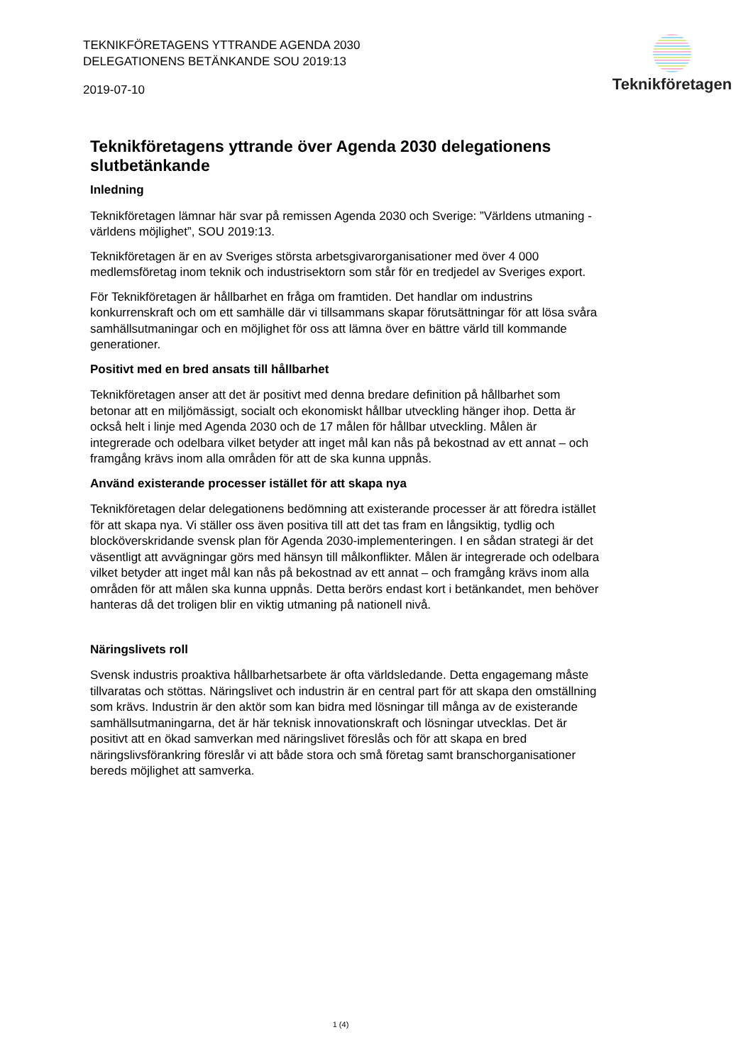TEKNIKFÖRETAGENS YTTRANDE AGENDA 2030 DELEGATIONENS BETÄNKANDE SOU 2019:13
2019-07-10
Teknikföretagen
Teknikföretagens yttrande över Agenda 2030 delegationens slutbetänkande
Inledning
Teknikföretagen lämnar här svar på remissen Agenda 2030 och Sverige: ”Världens utmaning - världens möjlighet”, SOU 2019:13.
Teknikföretagen är en av Sveriges största arbetsgivarorganisationer med över 4 000 medlemsföretag inom teknik och industrisektorn som står för en tredjedel av Sveriges export.
För Teknikföretagen är hållbarhet en fråga om framtiden. Det handlar om industrins konkurrenskraft och om ett samhälle där vi tillsammans skapar förutsättningar för att lösa svåra samhällsutmaningar och en möjlighet för oss att lämna över en bättre värld till kommande generationer.
Positivt med en bred ansats till hållbarhet
Teknikföretagen anser att det är positivt med denna bredare definition på hållbarhet som betonar att en miljömässigt, socialt och ekonomiskt hållbar utveckling hänger ihop. Detta är också helt i linje med Agenda 2030 och de 17 målen för hållbar utveckling. Målen är integrerade och odelbara vilket betyder att inget mål kan nås på bekostnad av ett annat – och framgång krävs inom alla områden för att de ska kunna uppnås.
Använd existerande processer istället för att skapa nya
Teknikföretagen delar delegationens bedömning att existerande processer är att föredra istället för att skapa nya. Vi ställer oss även positiva till att det tas fram en långsiktig, tydlig och blocköverskridande svensk plan för Agenda 2030-implementeringen. I en sådan strategi är det väsentligt att avvägningar görs med hänsyn till målkonflikter. Målen är integrerade och odelbara vilket betyder att inget mål kan nås på bekostnad av ett annat – och framgång krävs inom alla områden för att målen ska kunna uppnås. Detta berörs endast kort i betänkandet, men behöver hanteras då det troligen blir en viktig utmaning på nationell nivå.
Näringslivets roll
Svensk industris proaktiva hållbarhetsarbete är ofta världsledande. Detta engagemang måste tillvaratas och stöttas. Näringslivet och industrin är en central part för att skapa den omställning som krävs. Industrin är den aktör som kan bidra med lösningar till många av de existerande samhällsutmaningarna, det är här teknisk innovationskraft och lösningar utvecklas. Det är positivt att en ökad samverkan med näringslivet föreslås och för att skapa en bred näringslivsförankring föreslår vi att både stora och små företag samt branschorganisationer bereds möjlighet att samverka.
1 (4)